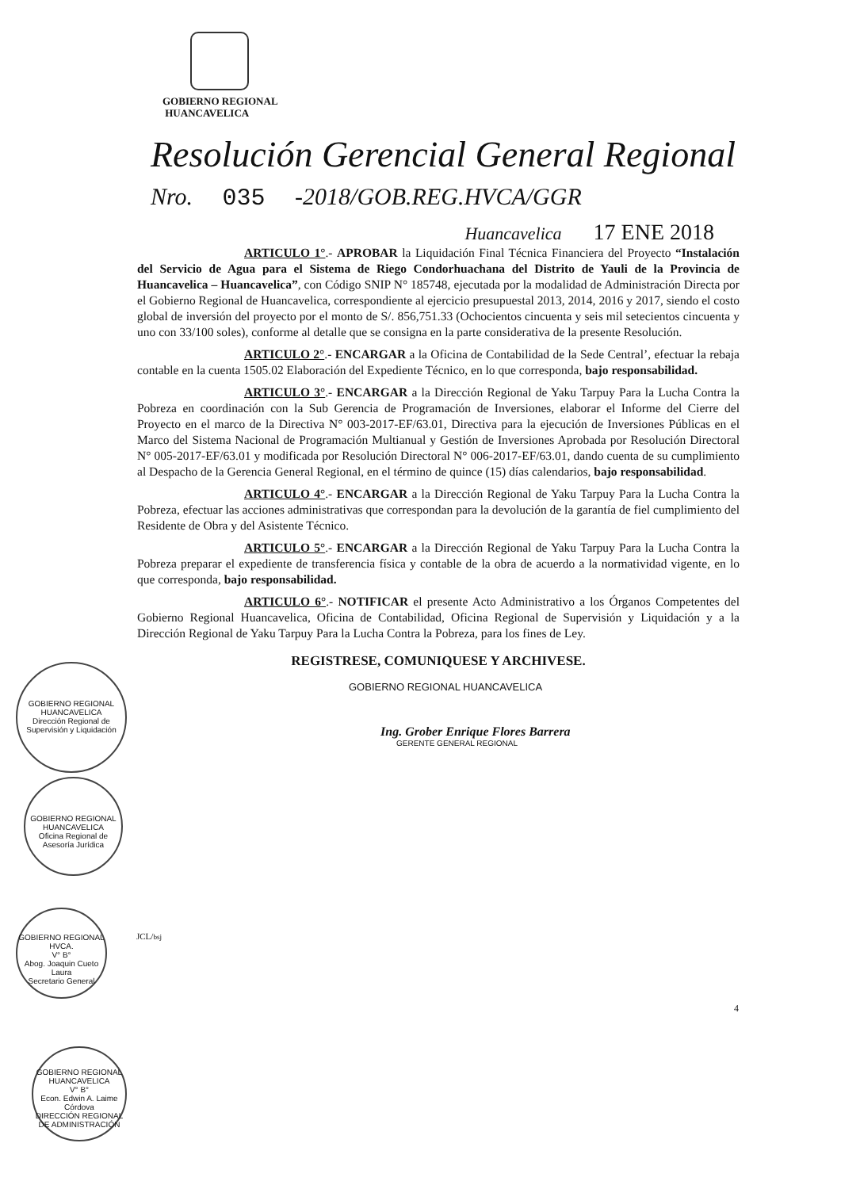GOBIERNO REGIONAL
HUANCAVELICA
Resolución Gerencial General Regional
Nro. 035 -2018/GOB.REG.HVCA/GGR
Huancavelica 17 ENE 2018
ARTICULO 1°.- APROBAR la Liquidación Final Técnica Financiera del Proyecto “Instalación del Servicio de Agua para el Sistema de Riego Condorhuachana del Distrito de Yauli de la Provincia de Huancavelica – Huancavelica”, con Código SNIP N° 185748, ejecutada por la modalidad de Administración Directa por el Gobierno Regional de Huancavelica, correspondiente al ejercicio presupuestal 2013, 2014, 2016 y 2017, siendo el costo global de inversión del proyecto por el monto de S/. 856,751.33 (Ochocientos cincuenta y seis mil setecientos cincuenta y uno con 33/100 soles), conforme al detalle que se consigna en la parte considerativa de la presente Resolución.
ARTICULO 2°.- ENCARGAR a la Oficina de Contabilidad de la Sede Central’, efectuar la rebaja contable en la cuenta 1505.02 Elaboración del Expediente Técnico, en lo que corresponda, bajo responsabilidad.
ARTICULO 3°.- ENCARGAR a la Dirección Regional de Yaku Tarpuy Para la Lucha Contra la Pobreza en coordinación con la Sub Gerencia de Programación de Inversiones, elaborar el Informe del Cierre del Proyecto en el marco de la Directiva N° 003-2017-EF/63.01, Directiva para la ejecución de Inversiones Públicas en el Marco del Sistema Nacional de Programación Multianual y Gestión de Inversiones Aprobada por Resolución Directoral N° 005-2017-EF/63.01 y modificada por Resolución Directoral N° 006-2017-EF/63.01, dando cuenta de su cumplimiento al Despacho de la Gerencia General Regional, en el término de quince (15) días calendarios, bajo responsabilidad.
ARTICULO 4°.- ENCARGAR a la Dirección Regional de Yaku Tarpuy Para la Lucha Contra la Pobreza, efectuar las acciones administrativas que correspondan para la devolución de la garantía de fiel cumplimiento del Residente de Obra y del Asistente Técnico.
ARTICULO 5°.- ENCARGAR a la Dirección Regional de Yaku Tarpuy Para la Lucha Contra la Pobreza preparar el expediente de transferencia física y contable de la obra de acuerdo a la normatividad vigente, en lo que corresponda, bajo responsabilidad.
ARTICULO 6°.- NOTIFICAR el presente Acto Administrativo a los Órganos Competentes del Gobierno Regional Huancavelica, Oficina de Contabilidad, Oficina Regional de Supervisión y Liquidación y a la Dirección Regional de Yaku Tarpuy Para la Lucha Contra la Pobreza, para los fines de Ley.
REGISTRESE, COMUNIQUESE Y ARCHIVESE.
GOBIERNO REGIONAL HUANCAVELICA
Ing. Grober Enrique Flores Barrera
GERENTE GENERAL REGIONAL
GOBIERNO REGIONAL HUANCAVELICA
Dirección Regional de Supervisión y Liquidación
GOBIERNO REGIONAL HUANCAVELICA
Oficina Regional de Asesoría Jurídica
GOBIERNO REGIONAL HVCA.
V° B°
Abog. Joaquin Cueto Laura
Secretario General
JCL/bsj
4
GOBIERNO REGIONAL HUANCAVELICA
V° B°
Econ. Edwin A. Laime Córdova
DIRECCIÓN REGIONAL DE ADMINISTRACIÓN